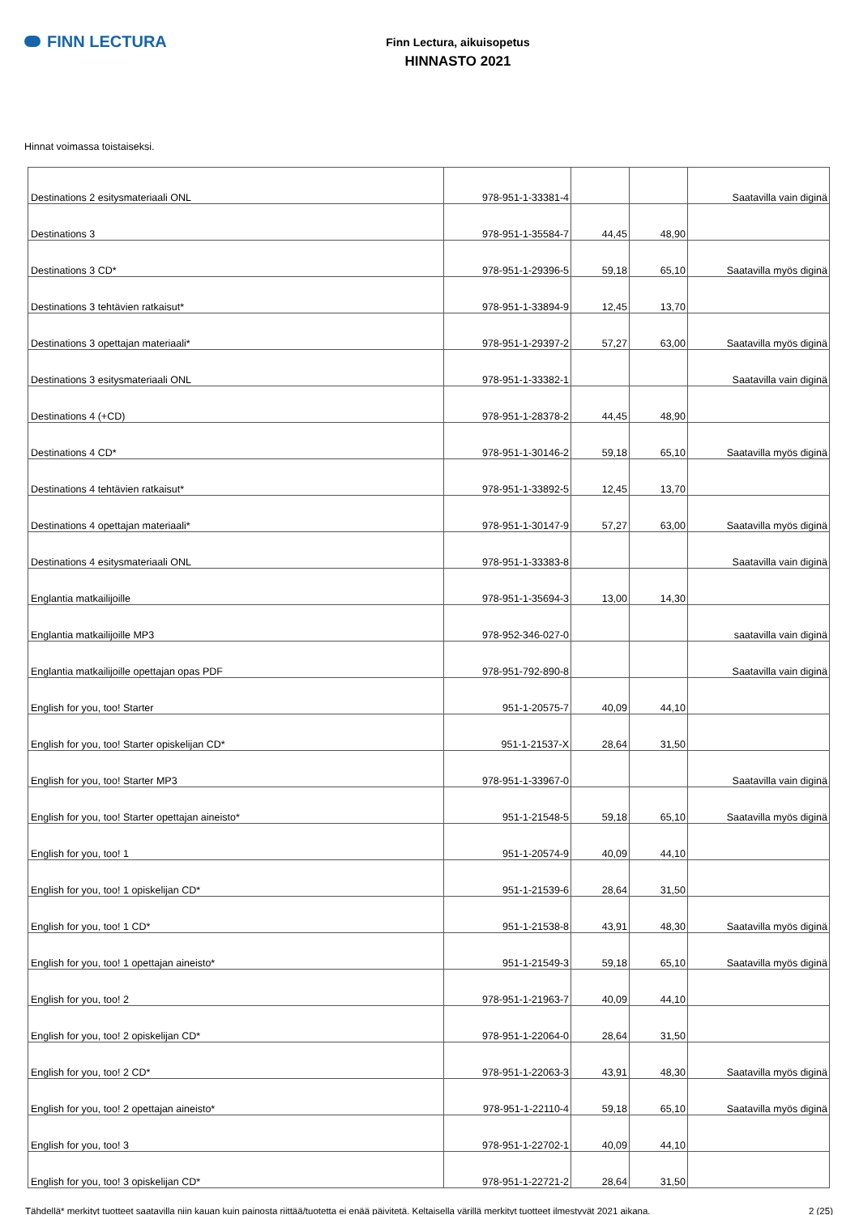FINN LECTURA
Finn Lectura, aikuisopetus
HINNASTO 2021
Hinnat voimassa toistaiseksi.
| Destinations 2 esitysmateriaali ONL | 978-951-1-33381-4 | | | Saatavilla vain diginä |
| Destinations 3 | 978-951-1-35584-7 | 44,45 | 48,90 | |
| Destinations 3 CD* | 978-951-1-29396-5 | 59,18 | 65,10 | Saatavilla myös diginä |
| Destinations 3 tehtävien ratkaisut* | 978-951-1-33894-9 | 12,45 | 13,70 | |
| Destinations 3 opettajan materiaali* | 978-951-1-29397-2 | 57,27 | 63,00 | Saatavilla myös diginä |
| Destinations 3 esitysmateriaali ONL | 978-951-1-33382-1 | | | Saatavilla vain diginä |
| Destinations 4 (+CD) | 978-951-1-28378-2 | 44,45 | 48,90 | |
| Destinations 4 CD* | 978-951-1-30146-2 | 59,18 | 65,10 | Saatavilla myös diginä |
| Destinations 4 tehtävien ratkaisut* | 978-951-1-33892-5 | 12,45 | 13,70 | |
| Destinations 4 opettajan materiaali* | 978-951-1-30147-9 | 57,27 | 63,00 | Saatavilla myös diginä |
| Destinations 4 esitysmateriaali ONL | 978-951-1-33383-8 | | | Saatavilla vain diginä |
| Englantia matkailijoille | 978-951-1-35694-3 | 13,00 | 14,30 | |
| Englantia matkailijoille MP3 | 978-952-346-027-0 | | | saatavilla vain diginä |
| Englantia matkailijoille opettajan opas PDF | 978-951-792-890-8 | | | Saatavilla vain diginä |
| English for you, too! Starter | 951-1-20575-7 | 40,09 | 44,10 | |
| English for you, too! Starter opiskelijan CD* | 951-1-21537-X | 28,64 | 31,50 | |
| English for you, too! Starter MP3 | 978-951-1-33967-0 | | | Saatavilla vain diginä |
| English for you, too! Starter opettajan aineisto* | 951-1-21548-5 | 59,18 | 65,10 | Saatavilla myös diginä |
| English for you, too! 1 | 951-1-20574-9 | 40,09 | 44,10 | |
| English for you, too! 1 opiskelijan CD* | 951-1-21539-6 | 28,64 | 31,50 | |
| English for you, too! 1 CD* | 951-1-21538-8 | 43,91 | 48,30 | Saatavilla myös diginä |
| English for you, too! 1 opettajan aineisto* | 951-1-21549-3 | 59,18 | 65,10 | Saatavilla myös diginä |
| English for you, too! 2 | 978-951-1-21963-7 | 40,09 | 44,10 | |
| English for you, too! 2 opiskelijan CD* | 978-951-1-22064-0 | 28,64 | 31,50 | |
| English for you, too! 2 CD* | 978-951-1-22063-3 | 43,91 | 48,30 | Saatavilla myös diginä |
| English for you, too! 2 opettajan aineisto* | 978-951-1-22110-4 | 59,18 | 65,10 | Saatavilla myös diginä |
| English for you, too! 3 | 978-951-1-22702-1 | 40,09 | 44,10 | |
| English for you, too! 3 opiskelijan CD* | 978-951-1-22721-2 | 28,64 | 31,50 | |
Tähdellä* merkityt tuotteet saatavilla niin kauan kuin painosta riittää/tuotetta ei enää päivitetä. Keltaisella värillä merkityt tuotteet ilmestyvät 2021 aikana. 2 (25)